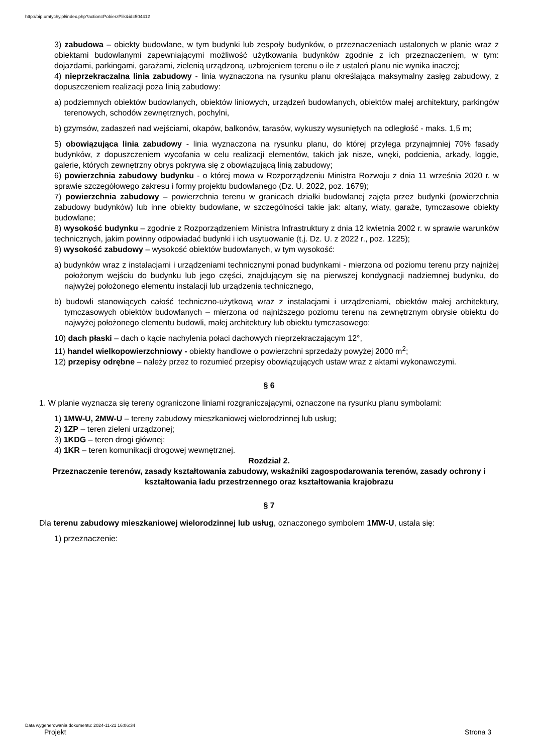http://bip.umtychy.pl/index.php?action=PobierzPlik&id=504412
3) zabudowa – obiekty budowlane, w tym budynki lub zespoły budynków, o przeznaczeniach ustalonych w planie wraz z obiektami budowlanymi zapewniającymi możliwość użytkowania budynków zgodnie z ich przeznaczeniem, w tym: dojazdami, parkingami, garażami, zielenią urządzoną, uzbrojeniem terenu o ile z ustaleń planu nie wynika inaczej;
4) nieprzekraczalna linia zabudowy - linia wyznaczona na rysunku planu określająca maksymalny zasięg zabudowy, z dopuszczeniem realizacji poza linią zabudowy:
a) podziemnych obiektów budowlanych, obiektów liniowych, urządzeń budowlanych, obiektów małej architektury, parkingów terenowych, schodów zewnętrznych, pochylni,
b) gzymsów, zadaszeń nad wejściami, okapów, balkonów, tarasów, wykuszy wysuniętych na odległość - maks. 1,5 m;
5) obowiązująca linia zabudowy - linia wyznaczona na rysunku planu, do której przylega przynajmniej 70% fasady budynków, z dopuszczeniem wycofania w celu realizacji elementów, takich jak nisze, wnęki, podcienia, arkady, loggie, galerie, których zewnętrzny obrys pokrywa się z obowiązującą linią zabudowy;
6) powierzchnia zabudowy budynku - o której mowa w Rozporządzeniu Ministra Rozwoju z dnia 11 września 2020 r. w sprawie szczegółowego zakresu i formy projektu budowlanego (Dz. U. 2022, poz. 1679);
7) powierzchnia zabudowy – powierzchnia terenu w granicach działki budowlanej zajęta przez budynki (powierzchnia zabudowy budynków) lub inne obiekty budowlane, w szczególności takie jak: altany, wiaty, garaże, tymczasowe obiekty budowlane;
8) wysokość budynku – zgodnie z Rozporządzeniem Ministra Infrastruktury z dnia 12 kwietnia 2002 r. w sprawie warunków technicznych, jakim powinny odpowiadać budynki i ich usytuowanie (t.j. Dz. U. z 2022 r., poz. 1225);
9) wysokość zabudowy – wysokość obiektów budowlanych, w tym wysokość:
a) budynków wraz z instalacjami i urządzeniami technicznymi ponad budynkami - mierzona od poziomu terenu przy najniżej położonym wejściu do budynku lub jego części, znajdującym się na pierwszej kondygnacji nadziemnej budynku, do najwyżej położonego elementu instalacji lub urządzenia technicznego,
b) budowli stanowiących całość techniczno-użytkową wraz z instalacjami i urządzeniami, obiektów małej architektury, tymczasowych obiektów budowlanych – mierzona od najniższego poziomu terenu na zewnętrznym obrysie obiektu do najwyżej położonego elementu budowli, małej architektury lub obiektu tymczasowego;
10) dach płaski – dach o kącie nachylenia połaci dachowych nieprzekraczającym 12°,
11) handel wielkopowierzchniowy - obiekty handlowe o powierzchni sprzedaży powyżej 2000 m<sup>2</sup>;
12) przepisy odrębne – należy przez to rozumieć przepisy obowiązujących ustaw wraz z aktami wykonawczymi.
§ 6
1. W planie wyznacza się tereny ograniczone liniami rozgraniczającymi, oznaczone na rysunku planu symbolami:
1) 1MW-U, 2MW-U – tereny zabudowy mieszkaniowej wielorodzinnej lub usług;
2) 1ZP – teren zieleni urządzonej;
3) 1KDG – teren drogi głównej;
4) 1KR – teren komunikacji drogowej wewnętrznej.
Rozdział 2.
Przeznaczenie terenów, zasady kształtowania zabudowy, wskaźniki zagospodarowania terenów, zasady ochrony i kształtowania ładu przestrzennego oraz kształtowania krajobrazu
§ 7
Dla terenu zabudowy mieszkaniowej wielorodzinnej lub usług, oznaczonego symbolem 1MW-U, ustala się:
1) przeznaczenie:
Data wygenerowania dokumentu: 2024-11-21 16:06:34
Projekt Strona 3